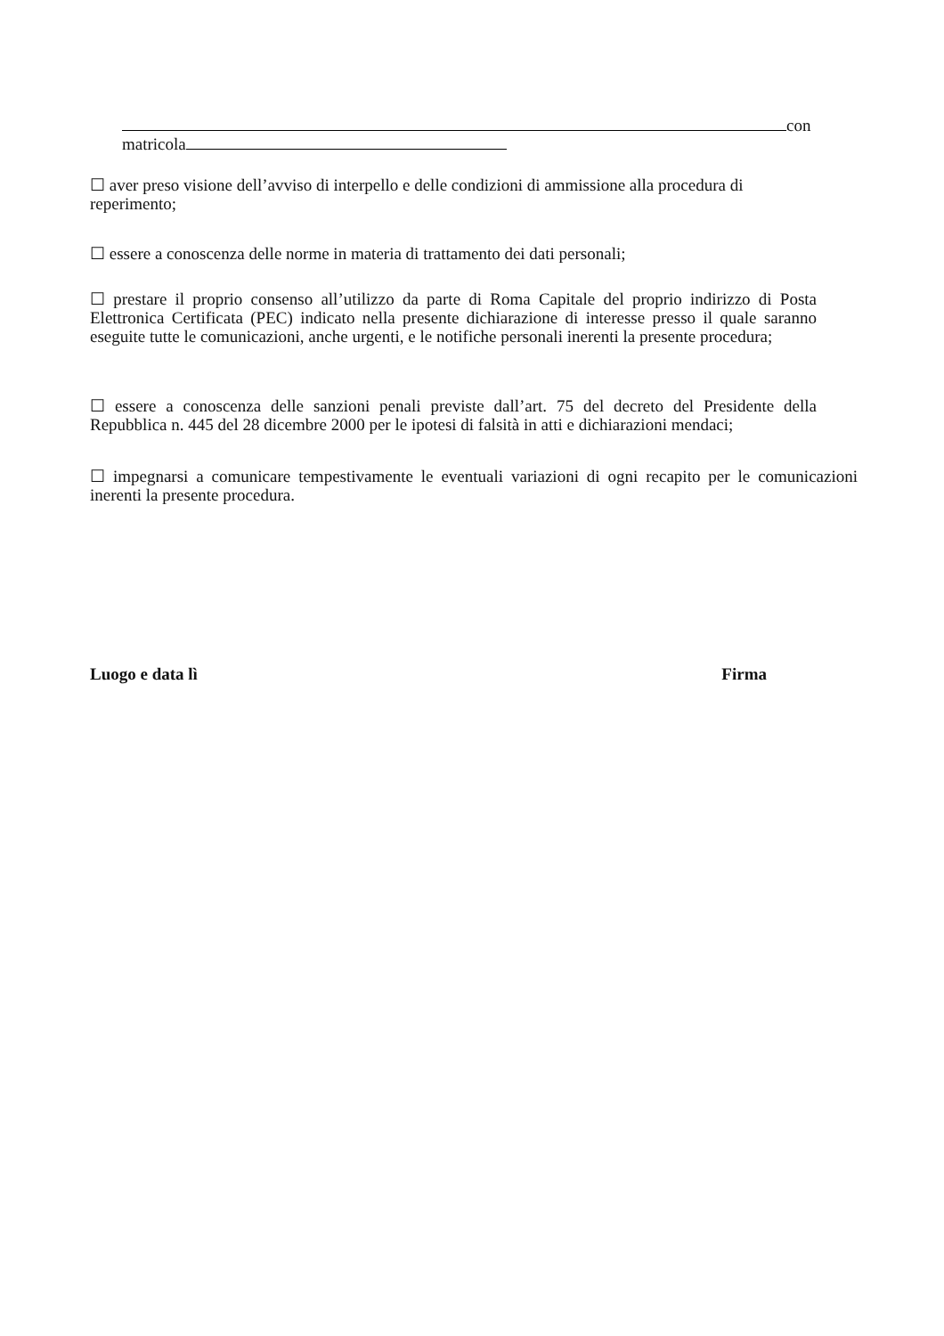con
matricola
☐ aver preso visione dell’avviso di interpello e delle condizioni di ammissione alla procedura di reperimento;
☐ essere a conoscenza delle norme in materia di trattamento dei dati personali;
☐ prestare il proprio consenso all’utilizzo da parte di Roma Capitale del proprio indirizzo di Posta Elettronica Certificata (PEC) indicato nella presente dichiarazione di interesse presso il quale saranno eseguite tutte le comunicazioni, anche urgenti, e le notifiche personali inerenti la presente procedura;
☐ essere a conoscenza delle sanzioni penali previste dall’art. 75 del decreto del Presidente della Repubblica n. 445 del 28 dicembre 2000 per le ipotesi di falsità in atti e dichiarazioni mendaci;
☐ impegnarsi a comunicare tempestivamente le eventuali variazioni di ogni recapito per le comunicazioni inerenti la presente procedura.
Luogo e data lì Firma